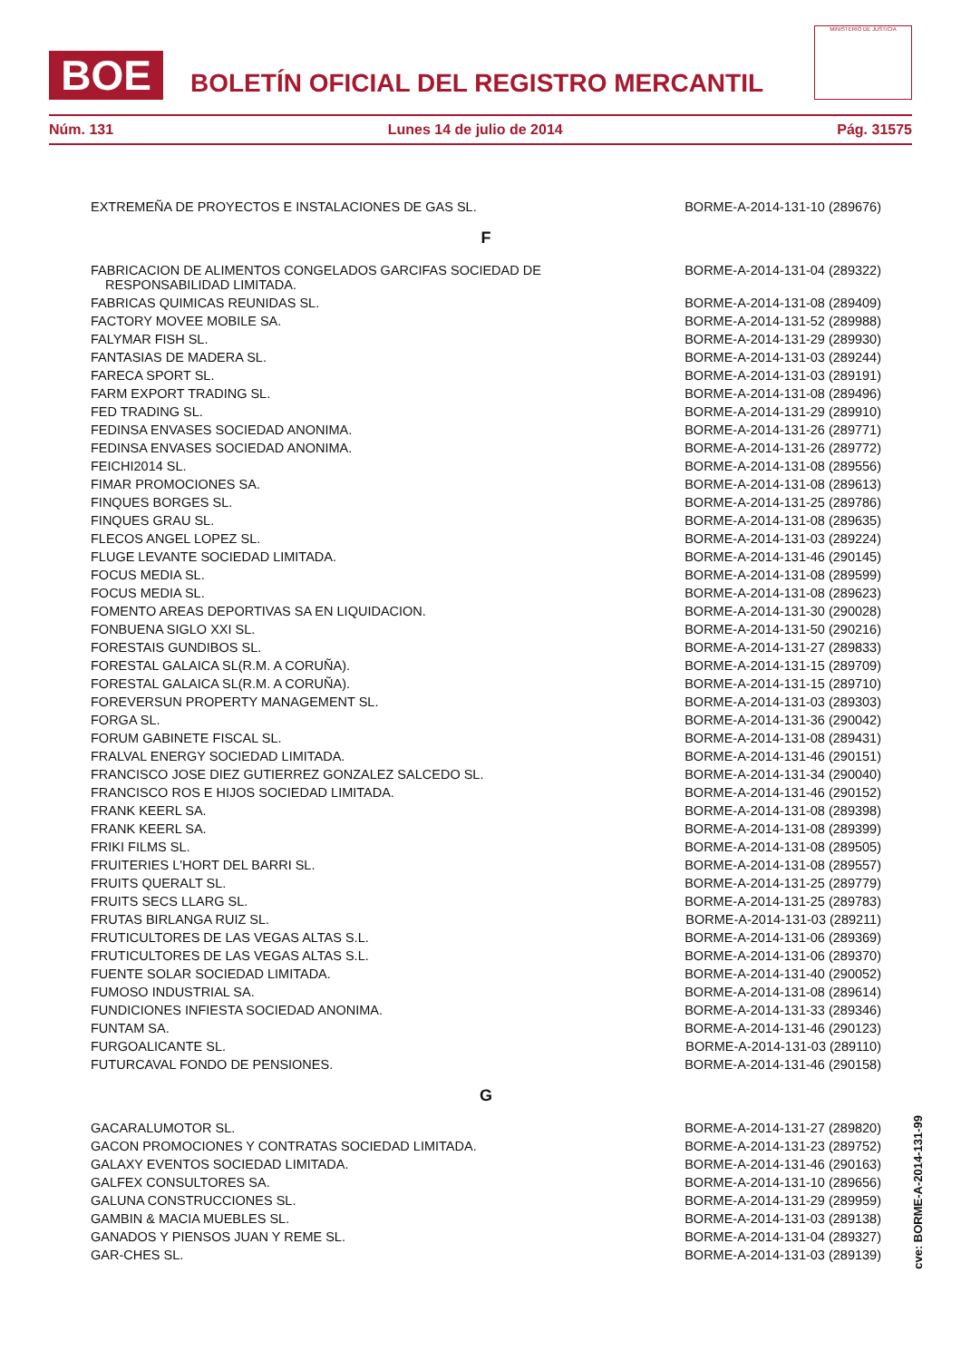BOE
BOLETÍN OFICIAL DEL REGISTRO MERCANTIL
MINISTERIO DE JUSTICIA
Núm. 131 Lunes 14 de julio de 2014 Pág. 31575
| EXTREMEÑA DE PROYECTOS E INSTALACIONES DE GAS SL. | BORME-A-2014-131-10 (289676) |
| F | |
| FABRICACION DE ALIMENTOS CONGELADOS GARCIFAS SOCIEDAD DE RESPONSABILIDAD LIMITADA. | BORME-A-2014-131-04 (289322) |
| FABRICAS QUIMICAS REUNIDAS SL. | BORME-A-2014-131-08 (289409) |
| FACTORY MOVEE MOBILE SA. | BORME-A-2014-131-52 (289988) |
| FALYMAR FISH SL. | BORME-A-2014-131-29 (289930) |
| FANTASIAS DE MADERA SL. | BORME-A-2014-131-03 (289244) |
| FARECA SPORT SL. | BORME-A-2014-131-03 (289191) |
| FARM EXPORT TRADING SL. | BORME-A-2014-131-08 (289496) |
| FED TRADING SL. | BORME-A-2014-131-29 (289910) |
| FEDINSA ENVASES SOCIEDAD ANONIMA. | BORME-A-2014-131-26 (289771) |
| FEDINSA ENVASES SOCIEDAD ANONIMA. | BORME-A-2014-131-26 (289772) |
| FEICHI2014 SL. | BORME-A-2014-131-08 (289556) |
| FIMAR PROMOCIONES SA. | BORME-A-2014-131-08 (289613) |
| FINQUES BORGES SL. | BORME-A-2014-131-25 (289786) |
| FINQUES GRAU SL. | BORME-A-2014-131-08 (289635) |
| FLECOS ANGEL LOPEZ SL. | BORME-A-2014-131-03 (289224) |
| FLUGE LEVANTE SOCIEDAD LIMITADA. | BORME-A-2014-131-46 (290145) |
| FOCUS MEDIA SL. | BORME-A-2014-131-08 (289599) |
| FOCUS MEDIA SL. | BORME-A-2014-131-08 (289623) |
| FOMENTO AREAS DEPORTIVAS SA EN LIQUIDACION. | BORME-A-2014-131-30 (290028) |
| FONBUENA SIGLO XXI SL. | BORME-A-2014-131-50 (290216) |
| FORESTAIS GUNDIBOS SL. | BORME-A-2014-131-27 (289833) |
| FORESTAL GALAICA SL(R.M. A CORUÑA). | BORME-A-2014-131-15 (289709) |
| FORESTAL GALAICA SL(R.M. A CORUÑA). | BORME-A-2014-131-15 (289710) |
| FOREVERSUN PROPERTY MANAGEMENT SL. | BORME-A-2014-131-03 (289303) |
| FORGA SL. | BORME-A-2014-131-36 (290042) |
| FORUM GABINETE FISCAL SL. | BORME-A-2014-131-08 (289431) |
| FRALVAL ENERGY SOCIEDAD LIMITADA. | BORME-A-2014-131-46 (290151) |
| FRANCISCO JOSE DIEZ GUTIERREZ GONZALEZ SALCEDO SL. | BORME-A-2014-131-34 (290040) |
| FRANCISCO ROS E HIJOS SOCIEDAD LIMITADA. | BORME-A-2014-131-46 (290152) |
| FRANK KEERL SA. | BORME-A-2014-131-08 (289398) |
| FRANK KEERL SA. | BORME-A-2014-131-08 (289399) |
| FRIKI FILMS SL. | BORME-A-2014-131-08 (289505) |
| FRUITERIES L'HORT DEL BARRI SL. | BORME-A-2014-131-08 (289557) |
| FRUITS QUERALT SL. | BORME-A-2014-131-25 (289779) |
| FRUITS SECS LLARG SL. | BORME-A-2014-131-25 (289783) |
| FRUTAS BIRLANGA RUIZ SL. | BORME-A-2014-131-03 (289211) |
| FRUTICULTORES DE LAS VEGAS ALTAS S.L. | BORME-A-2014-131-06 (289369) |
| FRUTICULTORES DE LAS VEGAS ALTAS S.L. | BORME-A-2014-131-06 (289370) |
| FUENTE SOLAR SOCIEDAD LIMITADA. | BORME-A-2014-131-40 (290052) |
| FUMOSO INDUSTRIAL SA. | BORME-A-2014-131-08 (289614) |
| FUNDICIONES INFIESTA SOCIEDAD ANONIMA. | BORME-A-2014-131-33 (289346) |
| FUNTAM SA. | BORME-A-2014-131-46 (290123) |
| FURGOALICANTE SL. | BORME-A-2014-131-03 (289110) |
| FUTURCAVAL FONDO DE PENSIONES. | BORME-A-2014-131-46 (290158) |
| G | |
| GACARALUMOTOR SL. | BORME-A-2014-131-27 (289820) |
| GACON PROMOCIONES Y CONTRATAS SOCIEDAD LIMITADA. | BORME-A-2014-131-23 (289752) |
| GALAXY EVENTOS SOCIEDAD LIMITADA. | BORME-A-2014-131-46 (290163) |
| GALFEX CONSULTORES SA. | BORME-A-2014-131-10 (289656) |
| GALUNA CONSTRUCCIONES SL. | BORME-A-2014-131-29 (289959) |
| GAMBIN & MACIA MUEBLES SL. | BORME-A-2014-131-03 (289138) |
| GANADOS Y PIENSOS JUAN Y REME SL. | BORME-A-2014-131-04 (289327) |
| GAR-CHES SL. | BORME-A-2014-131-03 (289139) |
cve: BORME-A-2014-131-99